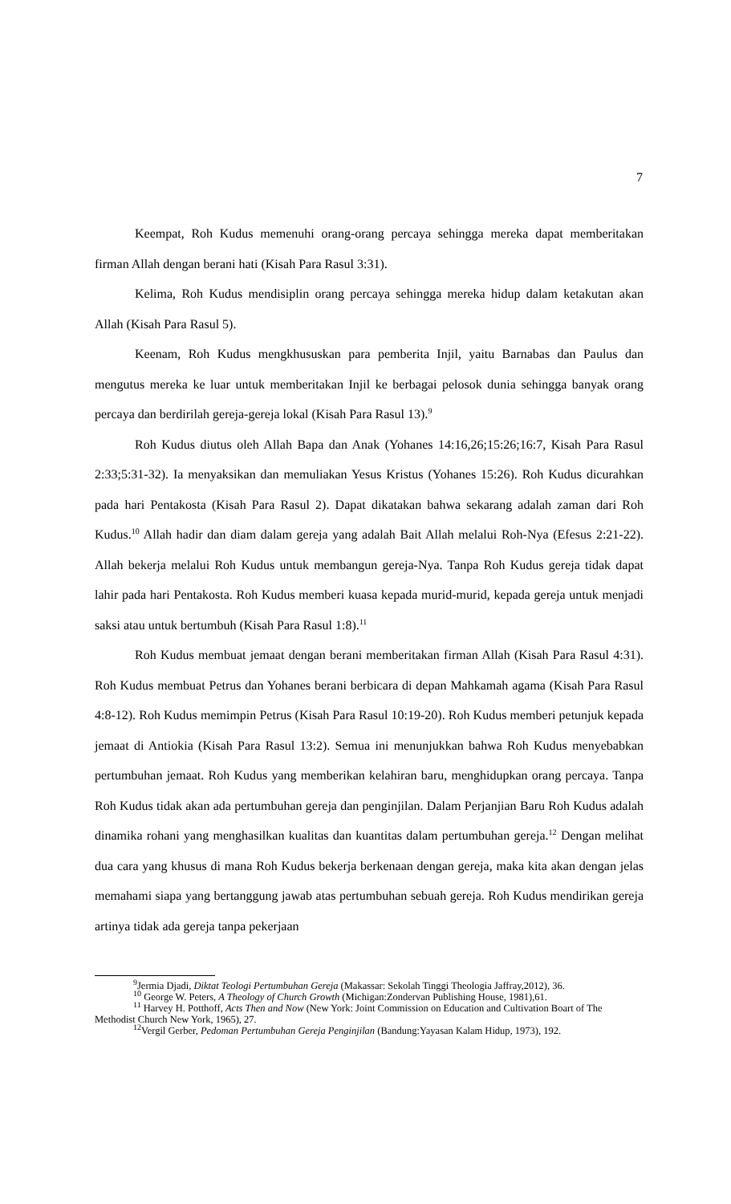7
Keempat, Roh Kudus memenuhi orang-orang percaya sehingga mereka dapat memberitakan firman Allah dengan berani hati (Kisah Para Rasul 3:31).
Kelima, Roh Kudus mendisiplin orang percaya sehingga mereka hidup dalam ketakutan akan Allah (Kisah Para Rasul 5).
Keenam, Roh Kudus mengkhususkan para pemberita Injil, yaitu Barnabas dan Paulus dan mengutus mereka ke luar untuk memberitakan Injil ke berbagai pelosok dunia sehingga banyak orang percaya dan berdirilah gereja-gereja lokal (Kisah Para Rasul 13).<sup>9</sup>
Roh Kudus diutus oleh Allah Bapa dan Anak (Yohanes 14:16,26;15:26;16:7, Kisah Para Rasul 2:33;5:31-32). Ia menyaksikan dan memuliakan Yesus Kristus (Yohanes 15:26). Roh Kudus dicurahkan pada hari Pentakosta (Kisah Para Rasul 2). Dapat dikatakan bahwa sekarang adalah zaman dari Roh Kudus.<sup>10</sup> Allah hadir dan diam dalam gereja yang adalah Bait Allah melalui Roh-Nya (Efesus 2:21-22). Allah bekerja melalui Roh Kudus untuk membangun gereja-Nya. Tanpa Roh Kudus gereja tidak dapat lahir pada hari Pentakosta. Roh Kudus memberi kuasa kepada murid-murid, kepada gereja untuk menjadi saksi atau untuk bertumbuh (Kisah Para Rasul 1:8).<sup>11</sup>
Roh Kudus membuat jemaat dengan berani memberitakan firman Allah (Kisah Para Rasul 4:31). Roh Kudus membuat Petrus dan Yohanes berani berbicara di depan Mahkamah agama (Kisah Para Rasul 4:8-12). Roh Kudus memimpin Petrus (Kisah Para Rasul 10:19-20). Roh Kudus memberi petunjuk kepada jemaat di Antiokia (Kisah Para Rasul 13:2). Semua ini menunjukkan bahwa Roh Kudus menyebabkan pertumbuhan jemaat. Roh Kudus yang memberikan kelahiran baru, menghidupkan orang percaya. Tanpa Roh Kudus tidak akan ada pertumbuhan gereja dan penginjilan. Dalam Perjanjian Baru Roh Kudus adalah dinamika rohani yang menghasilkan kualitas dan kuantitas dalam pertumbuhan gereja.<sup>12</sup> Dengan melihat dua cara yang khusus di mana Roh Kudus bekerja berkenaan dengan gereja, maka kita akan dengan jelas memahami siapa yang bertanggung jawab atas pertumbuhan sebuah gereja. Roh Kudus mendirikan gereja artinya tidak ada gereja tanpa pekerjaan
<sup>9</sup> Jermia Djadi, Diktat Teologi Pertumbuhan Gereja (Makassar: Sekolah Tinggi Theologia Jaffray,2012), 36.
<sup>10</sup> George W. Peters, A Theology of Church Growth (Michigan:Zondervan Publishing House, 1981),61.
<sup>11</sup> Harvey H. Potthoff, Acts Then and Now (New York: Joint Commission on Education and Cultivation Boart of The Methodist Church New York, 1965), 27.
<sup>12</sup> Vergil Gerber, Pedoman Pertumbuhan Gereja Penginjilan (Bandung:Yayasan Kalam Hidup, 1973), 192.